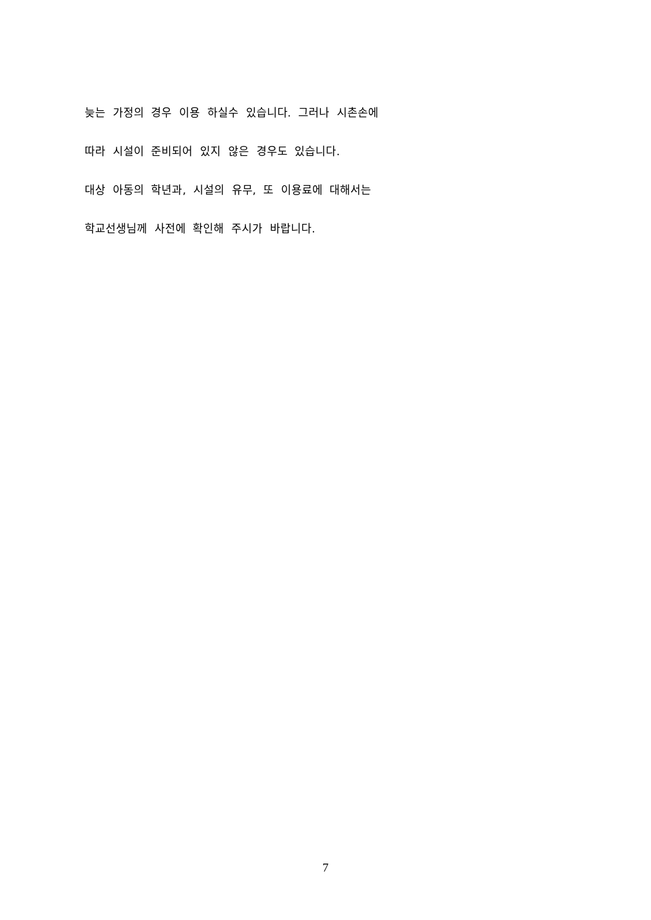늦는 가정의 경우 이용 하실수 있습니다. 그러나 시촌손에
따라 시설이 준비되어 있지 않은 경우도 있습니다.
대상 아동의 학년과, 시설의 유무, 또 이용료에 대해서는
학교선생님께 사전에 확인해 주시가 바랍니다.
7